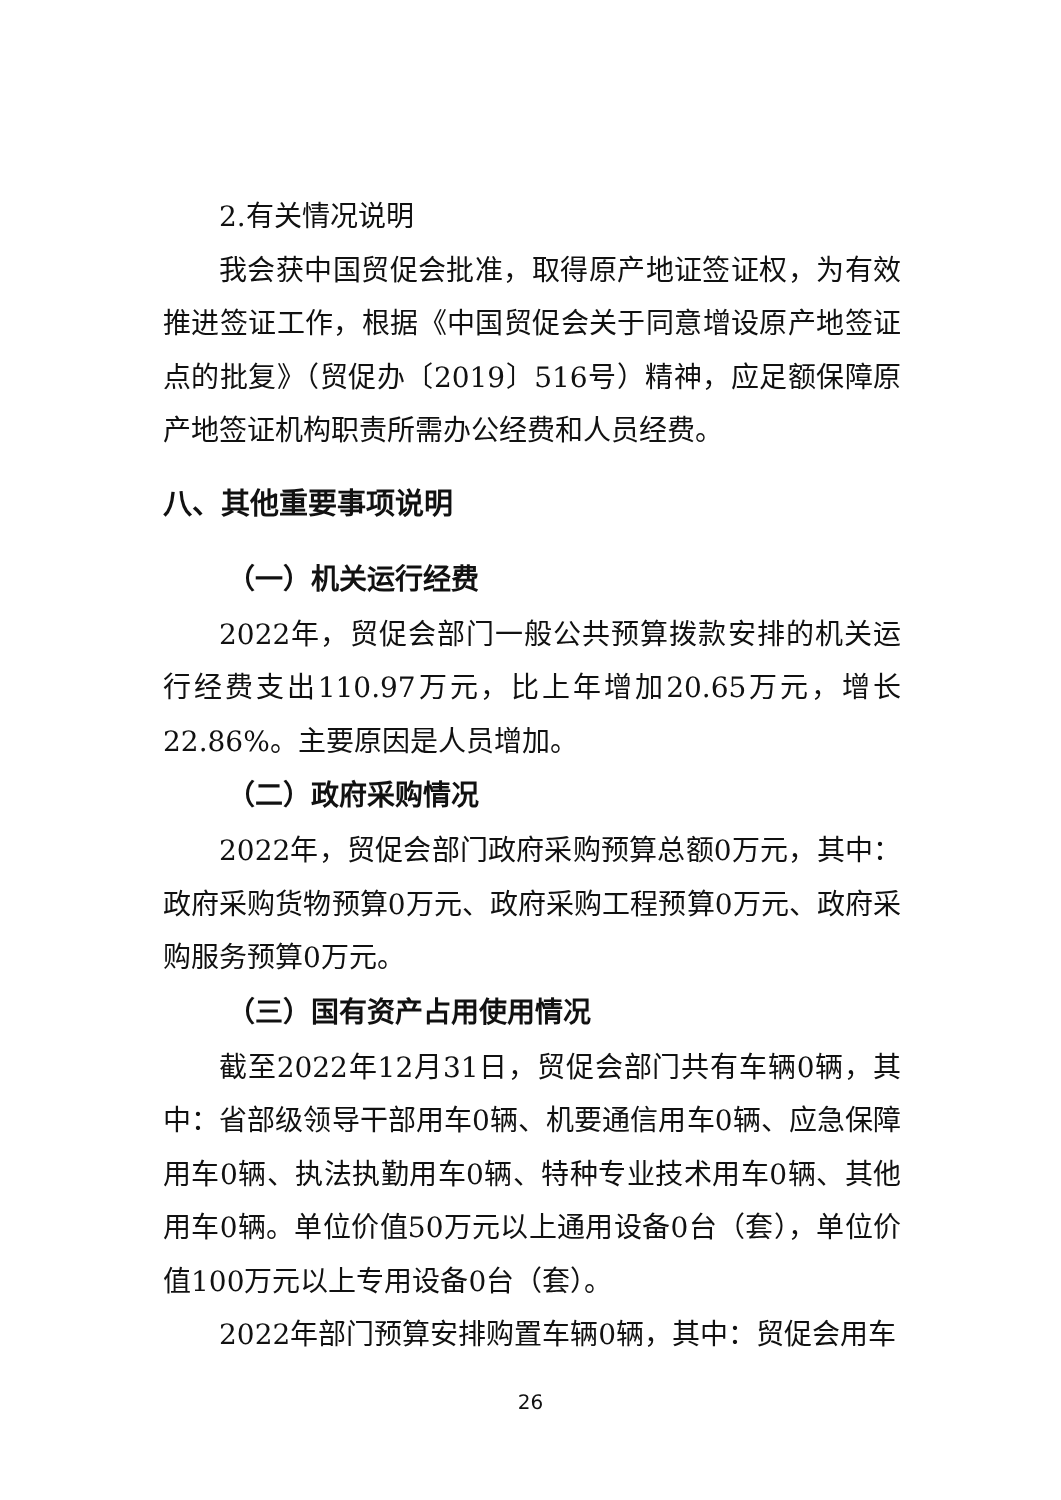2.有关情况说明
我会获中国贸促会批准，取得原产地证签证权，为有效推进签证工作，根据《中国贸促会关于同意增设原产地签证点的批复》（贸促办〔2019〕516号）精神，应足额保障原产地签证机构职责所需办公经费和人员经费。
八、其他重要事项说明
（一）机关运行经费
2022年，贸促会部门一般公共预算拨款安排的机关运行经费支出110.97万元，比上年增加20.65万元，增长22.86%。主要原因是人员增加。
（二）政府采购情况
2022年，贸促会部门政府采购预算总额0万元，其中：政府采购货物预算0万元、政府采购工程预算0万元、政府采购服务预算0万元。
（三）国有资产占用使用情况
截至2022年12月31日，贸促会部门共有车辆0辆，其中：省部级领导干部用车0辆、机要通信用车0辆、应急保障用车0辆、执法执勤用车0辆、特种专业技术用车0辆、其他用车0辆。单位价值50万元以上通用设备0台（套），单位价值100万元以上专用设备0台（套）。
2022年部门预算安排购置车辆0辆，其中：贸促会用车
26